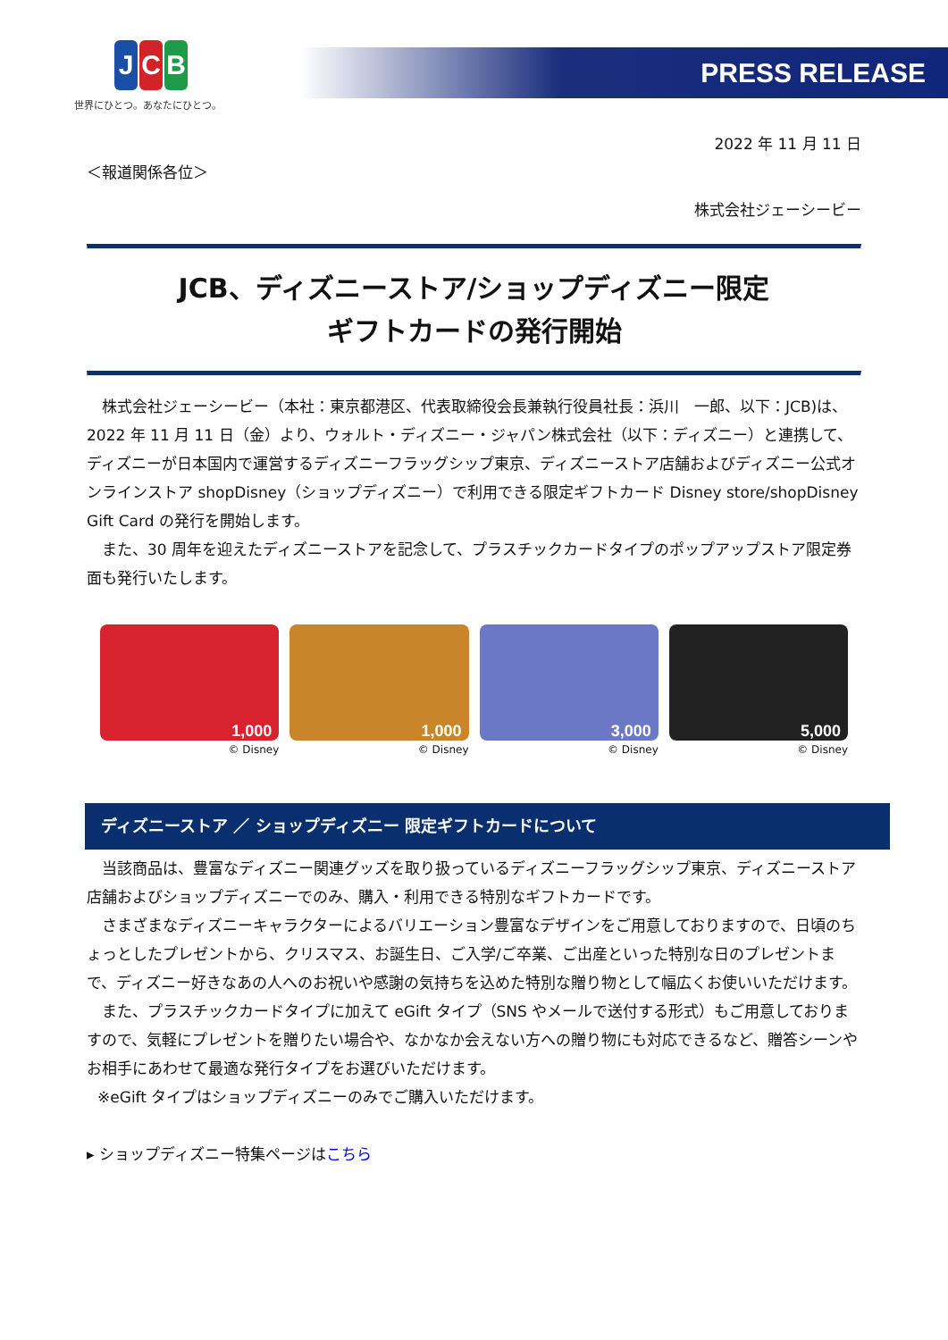J C B
世界にひとつ。あなたにひとつ。
PRESS RELEASE
2022 年 11 月 11 日
＜報道関係各位＞
株式会社ジェーシービー
JCB、ディズニーストア/ショップディズニー限定
ギフトカードの発行開始
株式会社ジェーシービー（本社：東京都港区、代表取締役会長兼執行役員社長：浜川　一郎、以下：JCB)は、2022 年 11 月 11 日（金）より、ウォルト・ディズニー・ジャパン株式会社（以下：ディズニー）と連携して、ディズニーが日本国内で運営するディズニーフラッグシップ東京、ディズニーストア店舗およびディズニー公式オンラインストア shopDisney（ショップディズニー）で利用できる限定ギフトカード Disney store/shopDisney Gift Card の発行を開始します。
また、30 周年を迎えたディズニーストアを記念して、プラスチックカードタイプのポップアップストア限定券面も発行いたします。
1,000
© Disney
1,000
© Disney
3,000
© Disney
5,000
© Disney
ディズニーストア ／ ショップディズニー 限定ギフトカードについて
当該商品は、豊富なディズニー関連グッズを取り扱っているディズニーフラッグシップ東京、ディズニーストア店舗およびショップディズニーでのみ、購入・利用できる特別なギフトカードです。
さまざまなディズニーキャラクターによるバリエーション豊富なデザインをご用意しておりますので、日頃のちょっとしたプレゼントから、クリスマス、お誕生日、ご入学/ご卒業、ご出産といった特別な日のプレゼントまで、ディズニー好きなあの人へのお祝いや感謝の気持ちを込めた特別な贈り物として幅広くお使いいただけます。
また、プラスチックカードタイプに加えて eGift タイプ（SNS やメールで送付する形式）もご用意しておりますので、気軽にプレゼントを贈りたい場合や、なかなか会えない方への贈り物にも対応できるなど、贈答シーンやお相手にあわせて最適な発行タイプをお選びいただけます。
※eGift タイプはショップディズニーのみでご購入いただけます。
▸ ショップディズニー特集ページはこちら